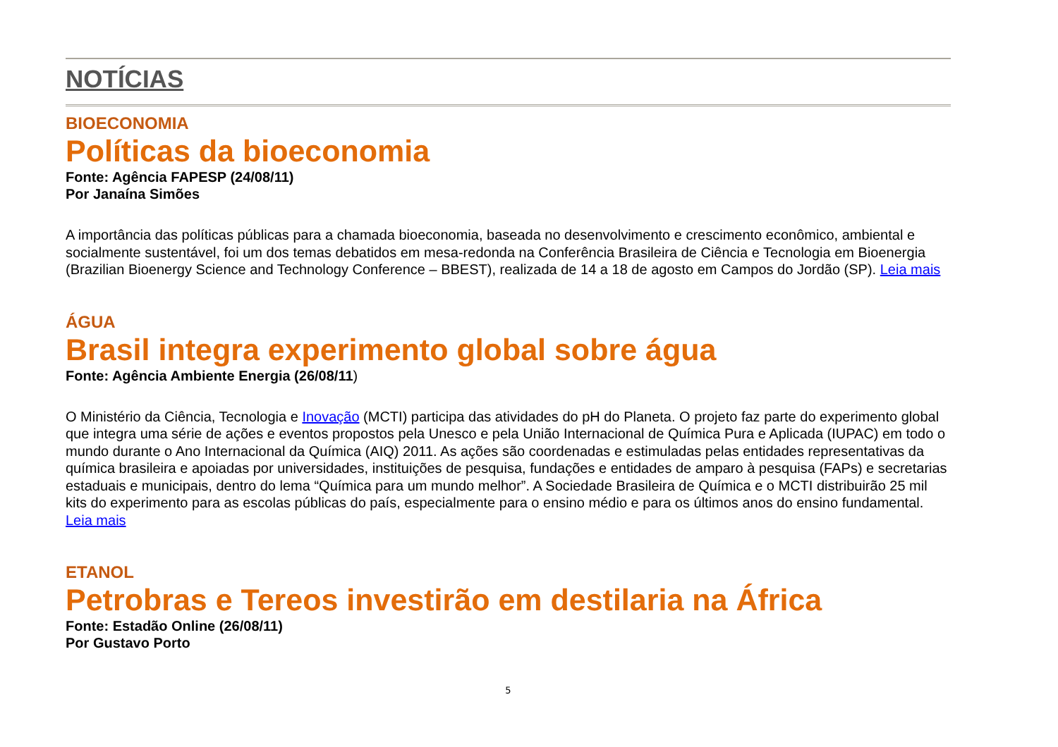NOTÍCIAS
BIOECONOMIA
Políticas da bioeconomia
Fonte: Agência FAPESP (24/08/11)
Por Janaína Simões
A importância das políticas públicas para a chamada bioeconomia, baseada no desenvolvimento e crescimento econômico, ambiental e socialmente sustentável, foi um dos temas debatidos em mesa-redonda na Conferência Brasileira de Ciência e Tecnologia em Bioenergia (Brazilian Bioenergy Science and Technology Conference – BBEST), realizada de 14 a 18 de agosto em Campos do Jordão (SP). Leia mais
ÁGUA
Brasil integra experimento global sobre água
Fonte: Agência Ambiente Energia (26/08/11)
O Ministério da Ciência, Tecnologia e Inovação (MCTI) participa das atividades do pH do Planeta. O projeto faz parte do experimento global que integra uma série de ações e eventos propostos pela Unesco e pela União Internacional de Química Pura e Aplicada (IUPAC) em todo o mundo durante o Ano Internacional da Química (AIQ) 2011. As ações são coordenadas e estimuladas pelas entidades representativas da química brasileira e apoiadas por universidades, instituições de pesquisa, fundações e entidades de amparo à pesquisa (FAPs) e secretarias estaduais e municipais, dentro do lema “Química para um mundo melhor”. A Sociedade Brasileira de Química e o MCTI distribuirão 25 mil kits do experimento para as escolas públicas do país, especialmente para o ensino médio e para os últimos anos do ensino fundamental. Leia mais
ETANOL
Petrobras e Tereos investirão em destilaria na África
Fonte: Estadão Online (26/08/11)
Por Gustavo Porto
5